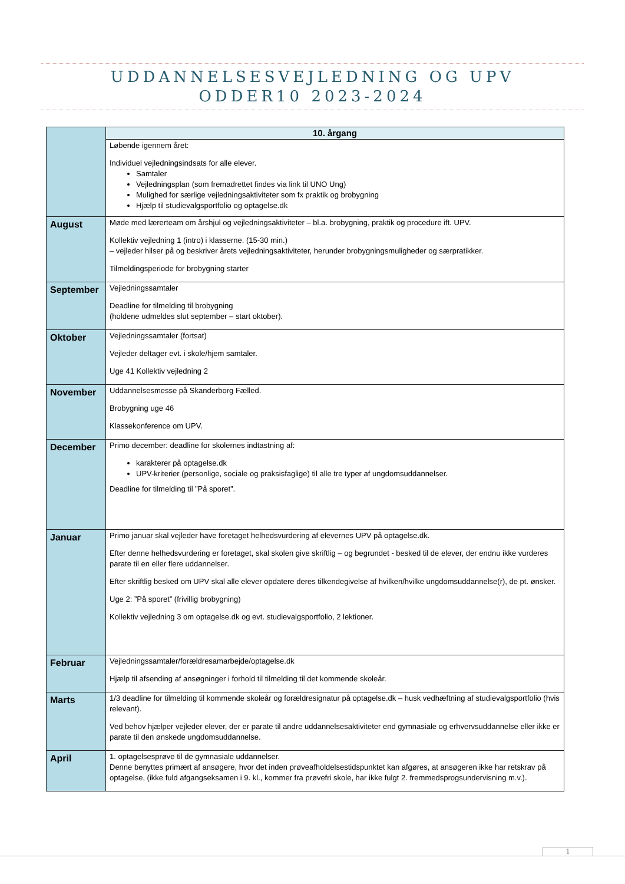UDDANNELSESVEJLEDNING OG UPV
ODDER10 2023-2024
| | 10. årgang |
| | Løbende igennem året: Individuel vejledningsindsats for alle elever. Samtaler Vejledningsplan (som fremadrettet findes via link til UNO Ung) Mulighed for særlige vejledningsaktiviteter som fx praktik og brobygning Hjælp til studievalgsportfolio og optagelse.dk |
| August | Møde med lærerteam om årshjul og vejledningsaktiviteter – bl.a. brobygning, praktik og procedure ift. UPV. Kollektiv vejledning 1 (intro) i klasserne. (15-30 min.) – vejleder hilser på og beskriver årets vejledningsaktiviteter, herunder brobygningsmuligheder og særpratikker. Tilmeldingsperiode for brobygning starter |
| September | Vejledningssamtaler Deadline for tilmelding til brobygning (holdene udmeldes slut september – start oktober). |
| Oktober | Vejledningssamtaler (fortsat) Vejleder deltager evt. i skole/hjem samtaler. Uge 41 Kollektiv vejledning 2 |
| November | Uddannelsesmesse på Skanderborg Fælled. Brobygning uge 46 Klassekonference om UPV. |
| December | Primo december: deadline for skolernes indtastning af: karakterer på optagelse.dk UPV-kriterier (personlige, sociale og praksisfaglige) til alle tre typer af ungdomsuddannelser. Deadline for tilmelding til ”På sporet”. |
| Januar | Primo januar skal vejleder have foretaget helhedsvurdering af elevernes UPV på optagelse.dk. Efter denne helhedsvurdering er foretaget, skal skolen give skriftlig – og begrundet - besked til de elever, der endnu ikke vurderes parate til en eller flere uddannelser. Efter skriftlig besked om UPV skal alle elever opdatere deres tilkendegivelse af hvilken/hvilke ungdomsuddannelse(r), de pt. ønsker. Uge 2: ”På sporet” (frivillig brobygning) Kollektiv vejledning 3 om optagelse.dk og evt. studievalgsportfolio, 2 lektioner. |
| Februar | Vejledningssamtaler/forældresamarbejde/optagelse.dk Hjælp til afsending af ansøgninger i forhold til tilmelding til det kommende skoleår. |
| Marts | 1/3 deadline for tilmelding til kommende skoleår og forældresignatur på optagelse.dk – husk vedhæftning af studievalgsportfolio (hvis relevant). Ved behov hjælper vejleder elever, der er parate til andre uddannelsesaktiviteter end gymnasiale og erhvervsuddannelse eller ikke er parate til den ønskede ungdomsuddannelse. |
| April | 1. optagelsesprøve til de gymnasiale uddannelser. Denne benyttes primært af ansøgere, hvor det inden prøveafholdelsestidspunktet kan afgøres, at ansøgeren ikke har retskrav på optagelse, (ikke fuld afgangseksamen i 9. kl., kommer fra prøvefri skole, har ikke fulgt 2. fremmedsprogsundervisning m.v.). |
1